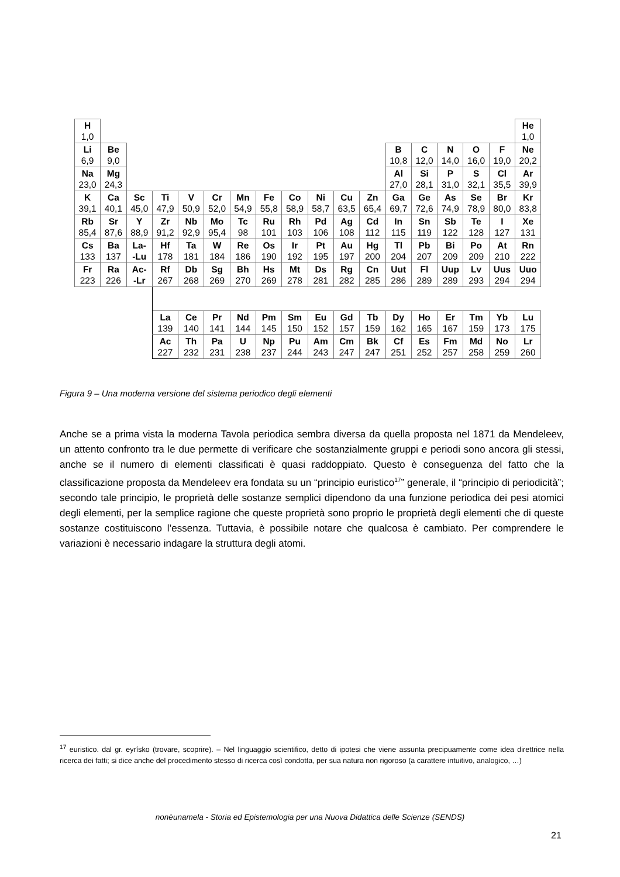| H 1,0 | | | | | | | | | | | | | | | | | He 1,0 |
| Li 6,9 | Be 9,0 | | | | | | | | | | | B 10,8 | C 12,0 | N 14,0 | O 16,0 | F 19,0 | Ne 20,2 |
| Na 23,0 | Mg 24,3 | | | | | | | | | | | Al 27,0 | Si 28,1 | P 31,0 | S 32,1 | Cl 35,5 | Ar 39,9 |
| K 39,1 | Ca 40,1 | Sc 45,0 | Ti 47,9 | V 50,9 | Cr 52,0 | Mn 54,9 | Fe 55,8 | Co 58,9 | Ni 58,7 | Cu 63,5 | Zn 65,4 | Ga 69,7 | Ge 72,6 | As 74,9 | Se 78,9 | Br 80,0 | Kr 83,8 |
| Rb 85,4 | Sr 87,6 | Y 88,9 | Zr 91,2 | Nb 92,9 | Mo 95,4 | Tc 98 | Ru 101 | Rh 103 | Pd 106 | Ag 108 | Cd 112 | In 115 | Sn 119 | Sb 122 | Te 128 | I 127 | Xe 131 |
| Cs 133 | Ba 137 | La- -Lu | Hf 178 | Ta 181 | W 184 | Re 186 | Os 190 | Ir 192 | Pt 195 | Au 197 | Hg 200 | Tl 204 | Pb 207 | Bi 209 | Po 209 | At 210 | Rn 222 |
| Fr 223 | Ra 226 | Ac- -Lr | Rf 267 | Db 268 | Sg 269 | Bh 270 | Hs 269 | Mt 278 | Ds 281 | Rg 282 | Cn 285 | Uut 286 | Fl 289 | Uup 289 | Lv 293 | Uus 294 | Uuo 294 |
| | | | La 139 | Ce 140 | Pr 141 | Nd 144 | Pm 145 | Sm 150 | Eu 152 | Gd 157 | Tb 159 | Dy 162 | Ho 165 | Er 167 | Tm 159 | Yb 173 | Lu 175 |
| | | | Ac 227 | Th 232 | Pa 231 | U 238 | Np 237 | Pu 244 | Am 243 | Cm 247 | Bk 247 | Cf 251 | Es 252 | Fm 257 | Md 258 | No 259 | Lr 260 |
Figura 9 – Una moderna versione del sistema periodico degli elementi
Anche se a prima vista la moderna Tavola periodica sembra diversa da quella proposta nel 1871 da Mendeleev, un attento confronto tra le due permette di verificare che sostanzialmente gruppi e periodi sono ancora gli stessi, anche se il numero di elementi classificati è quasi raddoppiato. Questo è conseguenza del fatto che la classificazione proposta da Mendeleev era fondata su un “principio euristico<sup>17</sup>” generale, il “principio di periodicità”; secondo tale principio, le proprietà delle sostanze semplici dipendono da una funzione periodica dei pesi atomici degli elementi, per la semplice ragione che queste proprietà sono proprio le proprietà degli elementi che di queste sostanze costituiscono l’essenza. Tuttavia, è possibile notare che qualcosa è cambiato. Per comprendere le variazioni è necessario indagare la struttura degli atomi.
<sup>17</sup> euristico. dal gr. eyrísko (trovare, scoprire). – Nel linguaggio scientifico, detto di ipotesi che viene assunta precipuamente come idea direttrice nella ricerca dei fatti; si dice anche del procedimento stesso di ricerca così condotta, per sua natura non rigoroso (a carattere intuitivo, analogico, …)
nonèunamela - Storia ed Epistemologia per una Nuova Didattica delle Scienze (SENDS)
21